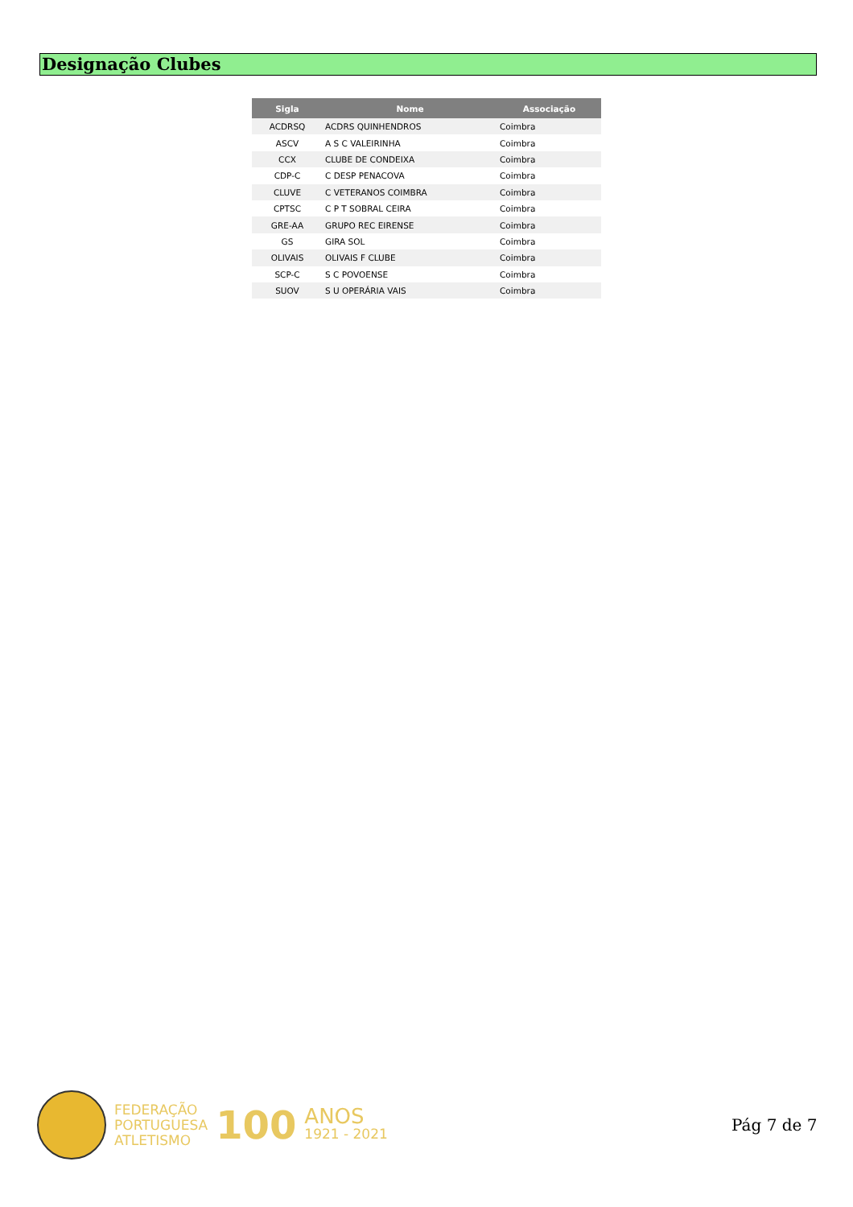Designação Clubes
| Sigla | Nome | Associação |
| --- | --- | --- |
| ACDRSQ | ACDRS QUINHENDROS | Coimbra |
| ASCV | A S C VALEIRINHA | Coimbra |
| CCX | CLUBE DE CONDEIXA | Coimbra |
| CDP-C | C DESP PENACOVA | Coimbra |
| CLUVE | C VETERANOS COIMBRA | Coimbra |
| CPTSC | C P T SOBRAL CEIRA | Coimbra |
| GRE-AA | GRUPO REC EIRENSE | Coimbra |
| GS | GIRA SOL | Coimbra |
| OLIVAIS | OLIVAIS F CLUBE | Coimbra |
| SCP-C | S C POVOENSE | Coimbra |
| SUOV | S U OPERÁRIA VAIS | Coimbra |
FEDERAÇÃO
PORTUGUESA
ATLETISMO
100
ANOS
1921 - 2021
Pág 7 de 7